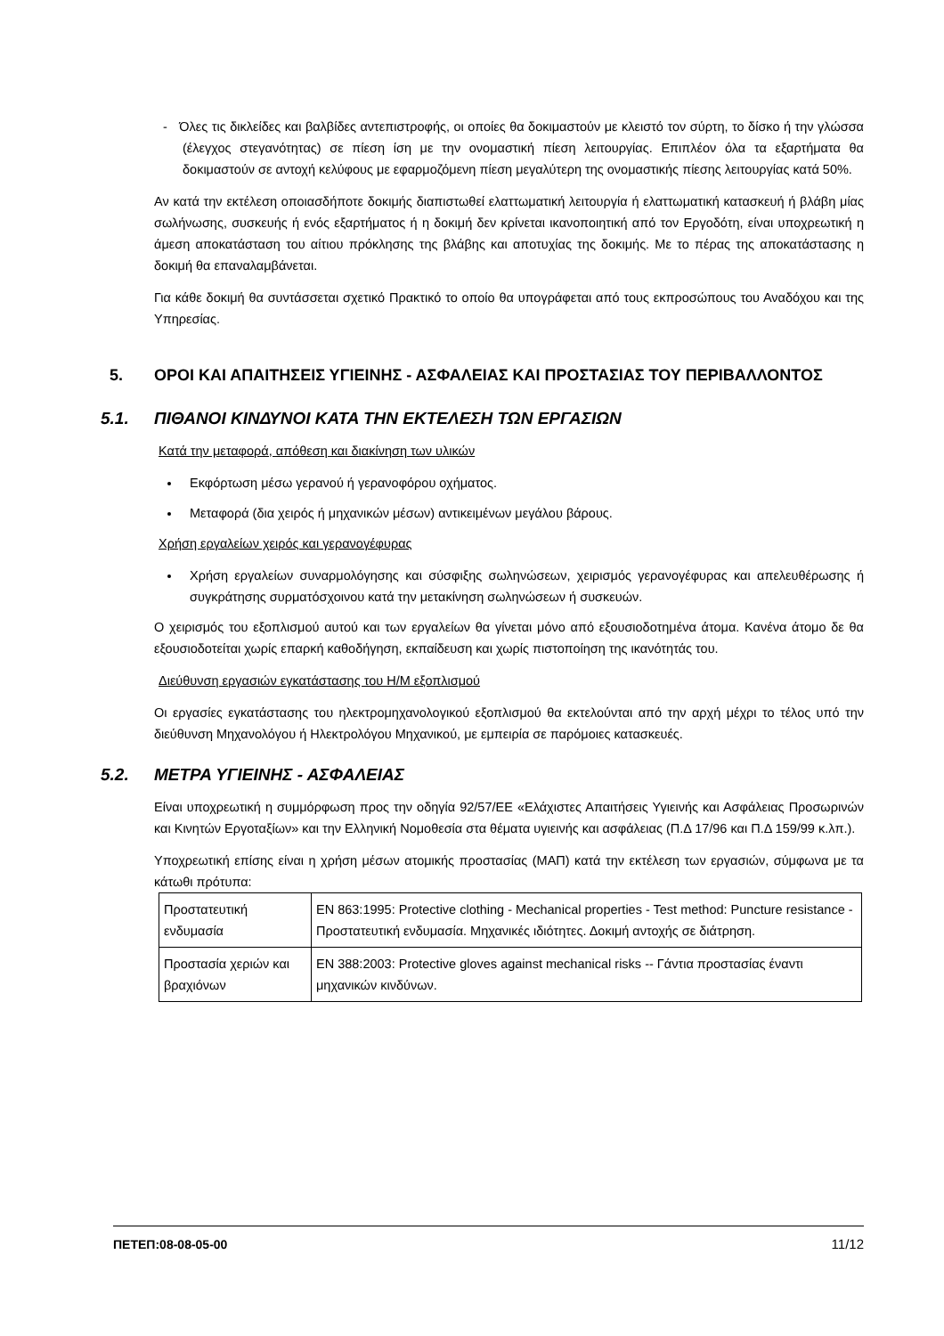- Όλες τις δικλείδες και βαλβίδες αντεπιστροφής, οι οποίες θα δοκιμαστούν με κλειστό τον σύρτη, το δίσκο ή την γλώσσα (έλεγχος στεγανότητας) σε πίεση ίση με την ονομαστική πίεση λειτουργίας. Επιπλέον όλα τα εξαρτήματα θα δοκιμαστούν σε αντοχή κελύφους με εφαρμοζόμενη πίεση μεγαλύτερη της ονομαστικής πίεσης λειτουργίας κατά 50%.
Αν κατά την εκτέλεση οποιασδήποτε δοκιμής διαπιστωθεί ελαττωματική λειτουργία ή ελαττωματική κατασκευή ή βλάβη μίας σωλήνωσης, συσκευής ή ενός εξαρτήματος ή η δοκιμή δεν κρίνεται ικανοποιητική από τον Εργοδότη, είναι υποχρεωτική η άμεση αποκατάσταση του αίτιου πρόκλησης της βλάβης και αποτυχίας της δοκιμής. Με το πέρας της αποκατάστασης η δοκιμή θα επαναλαμβάνεται.
Για κάθε δοκιμή θα συντάσσεται σχετικό Πρακτικό το οποίο θα υπογράφεται από τους εκπροσώπους του Αναδόχου και της Υπηρεσίας.
5. ΟΡΟΙ ΚΑΙ ΑΠΑΙΤΗΣΕΙΣ ΥΓΙΕΙΝΗΣ - ΑΣΦΑΛΕΙΑΣ ΚΑΙ ΠΡΟΣΤΑΣΙΑΣ ΤΟΥ ΠΕΡΙΒΑΛΛΟΝΤΟΣ
5.1. ΠΙΘΑΝΟΙ ΚΙΝΔΥΝΟΙ ΚΑΤΑ ΤΗΝ ΕΚΤΕΛΕΣΗ ΤΩΝ ΕΡΓΑΣΙΩΝ
Κατά την μεταφορά, απόθεση και διακίνηση των υλικών
Εκφόρτωση μέσω γερανού ή γερανοφόρου οχήματος.
Μεταφορά (δια χειρός ή μηχανικών μέσων) αντικειμένων μεγάλου βάρους.
Χρήση εργαλείων χειρός και γερανογέφυρας
Χρήση εργαλείων συναρμολόγησης και σύσφιξης σωληνώσεων, χειρισμός γερανογέφυρας και απελευθέρωσης ή συγκράτησης συρματόσχοινου κατά την μετακίνηση σωληνώσεων ή συσκευών.
Ο χειρισμός του εξοπλισμού αυτού και των εργαλείων θα γίνεται μόνο από εξουσιοδοτημένα άτομα. Κανένα άτομο δε θα εξουσιοδοτείται χωρίς επαρκή καθοδήγηση, εκπαίδευση και χωρίς πιστοποίηση της ικανότητάς του.
Διεύθυνση εργασιών εγκατάστασης του Η/Μ εξοπλισμού
Οι εργασίες εγκατάστασης του ηλεκτρομηχανολογικού εξοπλισμού θα εκτελούνται από την αρχή μέχρι το τέλος υπό την διεύθυνση Μηχανολόγου ή Ηλεκτρολόγου Μηχανικού, με εμπειρία σε παρόμοιες κατασκευές.
5.2. ΜΕΤΡΑ ΥΓΙΕΙΝΗΣ - ΑΣΦΑΛΕΙΑΣ
Είναι υποχρεωτική η συμμόρφωση προς την οδηγία 92/57/ΕΕ «Ελάχιστες Απαιτήσεις Υγιεινής και Ασφάλειας Προσωρινών και Κινητών Εργοταξίων» και την Ελληνική Νομοθεσία στα θέματα υγιεινής και ασφάλειας (Π.Δ 17/96 και Π.Δ 159/99 κ.λπ.).
Υποχρεωτική επίσης είναι η χρήση μέσων ατομικής προστασίας (ΜΑΠ) κατά την εκτέλεση των εργασιών, σύμφωνα με τα κάτωθι πρότυπα:
| Προστατευτική ενδυμασία | EN 863:1995: Protective clothing - Mechanical properties - Test method: Puncture resistance - Προστατευτική ενδυμασία. Μηχανικές ιδιότητες. Δοκιμή αντοχής σε διάτρηση. |
| Προστασία χεριών και βραχιόνων | EN 388:2003: Protective gloves against mechanical risks -- Γάντια προστασίας έναντι μηχανικών κινδύνων. |
ΠΕΤΕΠ:08-08-05-00 11/12